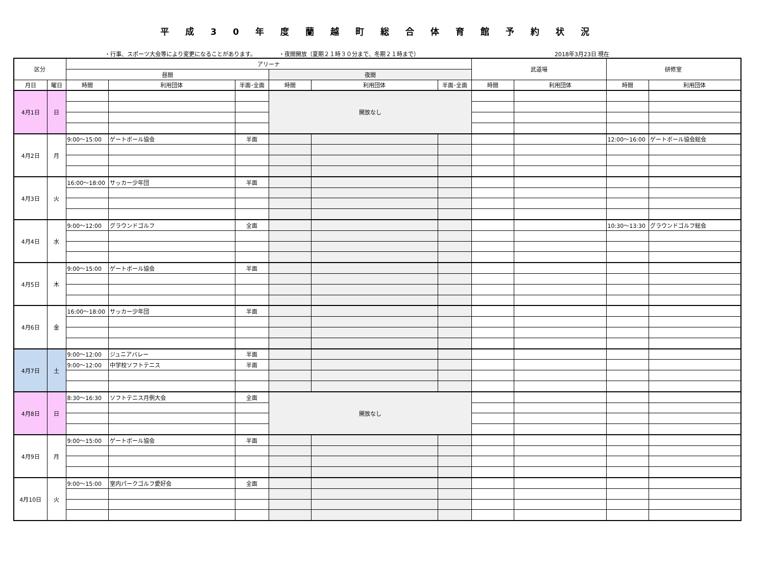平成30年度蘭越町総合体育館予約状況
・行事、スポーツ大会等により変更になることがあります。 ・夜間開放（夏期２１時３０分まで、冬期２１時まで） 2018年3月23日 現在
| 区分 | | アリーナ | | | | | | 武道場 | | 研修室 | |
| --- | --- | --- | --- | --- | --- | --- | --- | --- | --- | --- | --- |
| | | 昼間 | | | 夜間 | | | | | | |
| 月日 | 曜日 | 時間 | 利用団体 | 半面･全面 | 時間 | 利用団体 | 半面･全面 | 時間 | 利用団体 | 時間 | 利用団体 |
| 4月1日 | 日 | | | | 開放なし | | | | | | |
| 4月2日 | 月 | 9:00～15:00 | ゲートボール協会 | 半面 | | | | | | 12:00～16:00 | ゲートボール協会総会 |
| 4月3日 | 火 | 16:00～18:00 | サッカー少年団 | 半面 | | | | | | | |
| 4月4日 | 水 | 9:00～12:00 | グラウンドゴルフ | 全面 | | | | | | 10:30～13:30 | グラウンドゴルフ総会 |
| 4月5日 | 木 | 9:00～15:00 | ゲートボール協会 | 半面 | | | | | | | |
| 4月6日 | 金 | 16:00～18:00 | サッカー少年団 | 半面 | | | | | | | |
| 4月7日 | 土 | 9:00～12:00 | ジュニアバレー | 半面 | | | | | | | |
| | | 9:00～12:00 | 中学校ソフトテニス | 半面 | | | | | | | |
| 4月8日 | 日 | 8:30～16:30 | ソフトテニス月例大会 | 全面 | 開放なし | | | | | | |
| 4月9日 | 月 | 9:00～15:00 | ゲートボール協会 | 半面 | | | | | | | |
| 4月10日 | 火 | 9:00～15:00 | 室内パークゴルフ愛好会 | 全面 | | | | | | | |